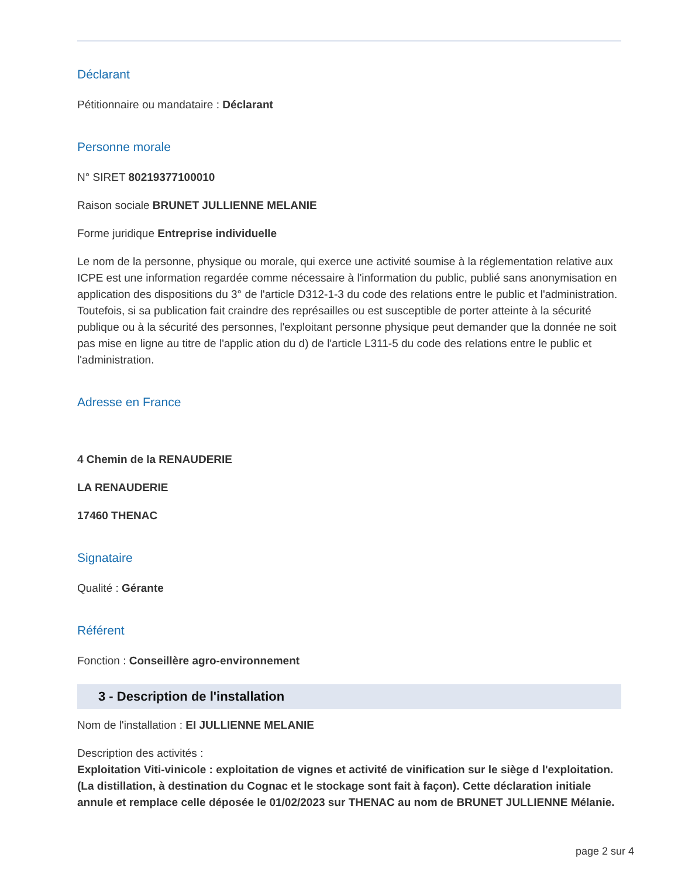Déclarant
Pétitionnaire ou mandataire : Déclarant
Personne morale
N° SIRET 80219377100010
Raison sociale BRUNET JULLIENNE MELANIE
Forme juridique Entreprise individuelle
Le nom de la personne, physique ou morale, qui exerce une activité soumise à la réglementation relative aux ICPE est une information regardée comme nécessaire à l'information du public, publié sans anonymisation en application des dispositions du 3° de l'article D312-1-3 du code des relations entre le public et l'administration.
Toutefois, si sa publication fait craindre des représailles ou est susceptible de porter atteinte à la sécurité publique ou à la sécurité des personnes, l'exploitant personne physique peut demander que la donnée ne soit pas mise en ligne au titre de l'applic ation du d) de l'article L311-5 du code des relations entre le public et l'administration.
Adresse en France
4 Chemin de la RENAUDERIE
LA RENAUDERIE
17460 THENAC
Signataire
Qualité : Gérante
Référent
Fonction : Conseillère agro-environnement
3 - Description de l'installation
Nom de l'installation : EI JULLIENNE MELANIE
Description des activités :
Exploitation Viti-vinicole : exploitation de vignes et activité de vinification sur le siège d l'exploitation. (La distillation, à destination du Cognac et le stockage sont fait à façon). Cette déclaration initiale annule et remplace celle déposée le 01/02/2023 sur THENAC au nom de BRUNET JULLIENNE Mélanie.
page 2 sur 4